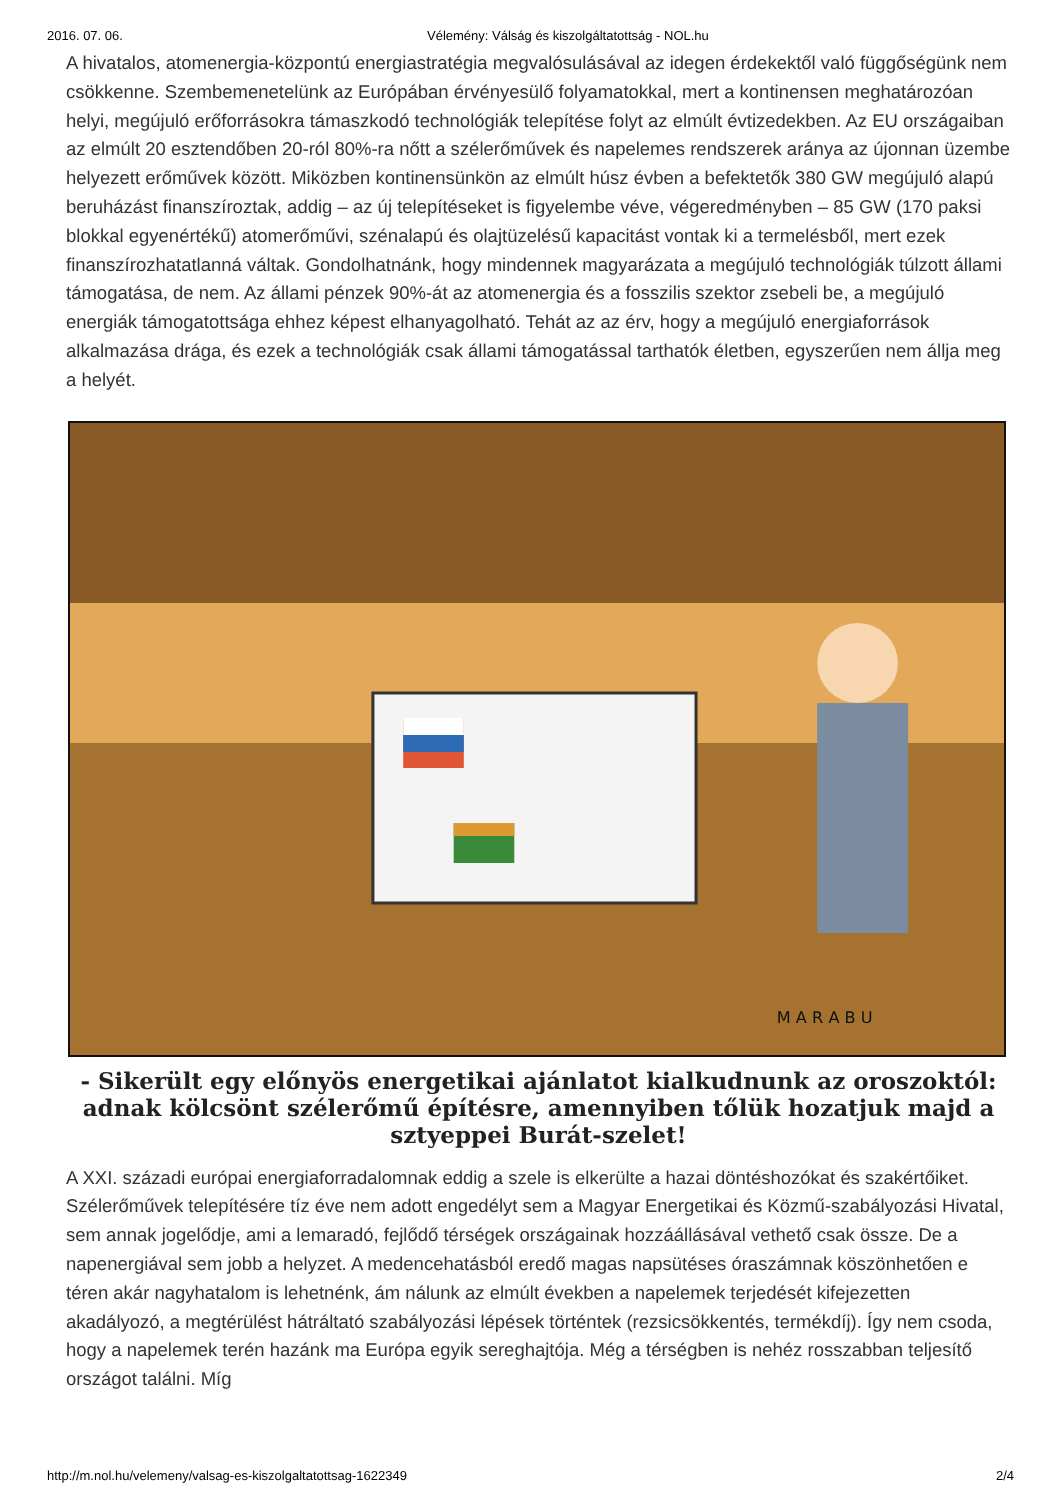2016. 07. 06. Vélemény: Válság és kiszolgáltatottság - NOL.hu
A hivatalos, atomenergia-központú energiastratégia megvalósulásával az idegen érdekektől való függőségünk nem csökkenne. Szembemenetelünk az Európában érvényesülő folyamatokkal, mert a kontinensen meghatározóan helyi, megújuló erőforrásokra támaszkodó technológiák telepítése folyt az elmúlt évtizedekben. Az EU országaiban az elmúlt 20 esztendőben 20-ról 80%-ra nőtt a szélerőművek és napelemes rendszerek aránya az újonnan üzembe helyezett erőművek között. Miközben kontinensünkön az elmúlt húsz évben a befektetők 380 GW megújuló alapú beruházást finanszíroztak, addig – az új telepítéseket is figyelembe véve, végeredményben – 85 GW (170 paksi blokkal egyenértékű) atomerőművi, szénalapú és olajtüzelésű kapacitást vontak ki a termelésből, mert ezek finanszírozhatatlanná váltak. Gondolhatnánk, hogy mindennek magyarázata a megújuló technológiák túlzott állami támogatása, de nem. Az állami pénzek 90%-át az atomenergia és a fosszilis szektor zsebeli be, a megújuló energiák támogatottsága ehhez képest elhanyagolható. Tehát az az érv, hogy a megújuló energiaforrások alkalmazása drága, és ezek a technológiák csak állami támogatással tarthatók életben, egyszerűen nem állja meg a helyét.
M A R A B U
- Sikerült egy előnyös energetikai ajánlatot kialkudnunk az oroszoktól: adnak kölcsönt szélerőmű építésre, amennyiben tőlük hozatjuk majd a sztyeppei Burát-szelet!
A XXI. századi európai energiaforradalomnak eddig a szele is elkerülte a hazai döntéshozókat és szakértőiket. Szélerőművek telepítésére tíz éve nem adott engedélyt sem a Magyar Energetikai és Közmű-szabályozási Hivatal, sem annak jogelődje, ami a lemaradó, fejlődő térségek országainak hozzáállásával vethető csak össze. De a napenergiával sem jobb a helyzet. A medencehatásból eredő magas napsütéses óraszámnak köszönhetően e téren akár nagyhatalom is lehetnénk, ám nálunk az elmúlt években a napelemek terjedését kifejezetten akadályozó, a megtérülést hátráltató szabályozási lépések történtek (rezsicsökkentés, termékdíj). Így nem csoda, hogy a napelemek terén hazánk ma Európa egyik sereghajtója. Még a térségben is nehéz rosszabban teljesítő országot találni. Míg
http://m.nol.hu/velemeny/valsag-es-kiszolgaltatottsag-1622349 2/4